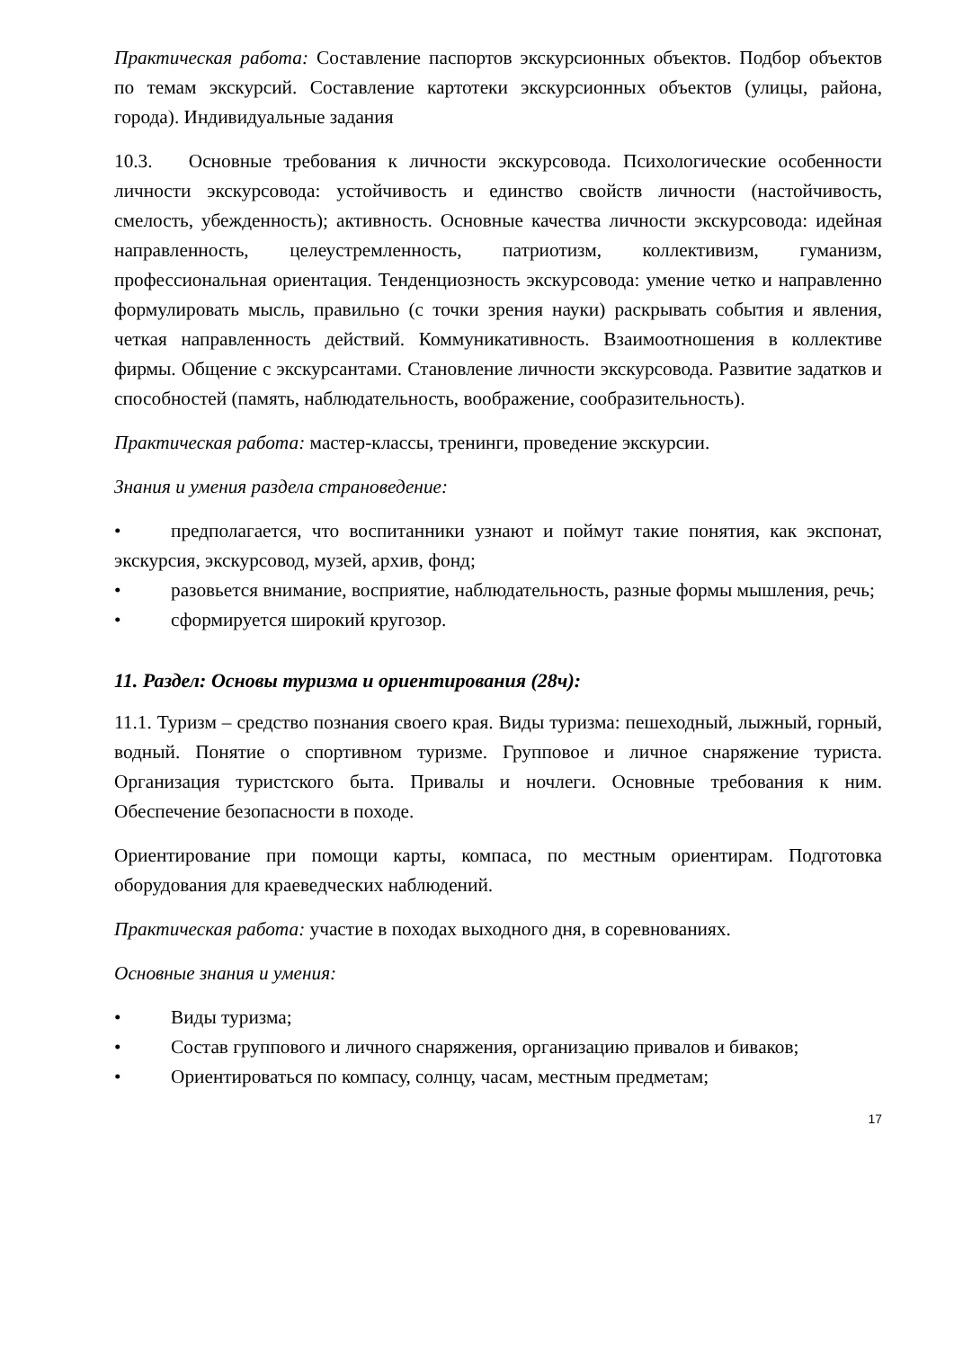Практическая работа: Составление паспортов экскурсионных объектов. Подбор объектов по темам экскурсий. Составление картотеки экскурсионных объектов (улицы, района, города). Индивидуальные задания
10.3. Основные требования к личности экскурсовода. Психологические особенности личности экскурсовода: устойчивость и единство свойств личности (настойчивость, смелость, убежденность); активность. Основные качества личности экскурсовода: идейная направленность, целеустремленность, патриотизм, коллективизм, гуманизм, профессиональная ориентация. Тенденциозность экскурсовода: умение четко и направленно формулировать мысль, правильно (с точки зрения науки) раскрывать события и явления, четкая направленность действий. Коммуникативность. Взаимоотношения в коллективе фирмы. Общение с экскурсантами. Становление личности экскурсовода. Развитие задатков и способностей (память, наблюдательность, воображение, сообразительность).
Практическая работа: мастер-классы, тренинги, проведение экскурсии.
Знания и умения раздела страноведение:
• предполагается, что воспитанники узнают и поймут такие понятия, как экспонат, экскурсия, экскурсовод, музей, архив, фонд;
• разовьется внимание, восприятие, наблюдательность, разные формы мышления, речь;
• сформируется широкий кругозор.
11. Раздел: Основы туризма и ориентирования (28ч):
11.1. Туризм – средство познания своего края. Виды туризма: пешеходный, лыжный, горный, водный. Понятие о спортивном туризме. Групповое и личное снаряжение туриста. Организация туристского быта. Привалы и ночлеги. Основные требования к ним. Обеспечение безопасности в походе.
Ориентирование при помощи карты, компаса, по местным ориентирам. Подготовка оборудования для краеведческих наблюдений.
Практическая работа: участие в походах выходного дня, в соревнованиях.
Основные знания и умения:
• Виды туризма;
• Состав группового и личного снаряжения, организацию привалов и биваков;
• Ориентироваться по компасу, солнцу, часам, местным предметам;
17